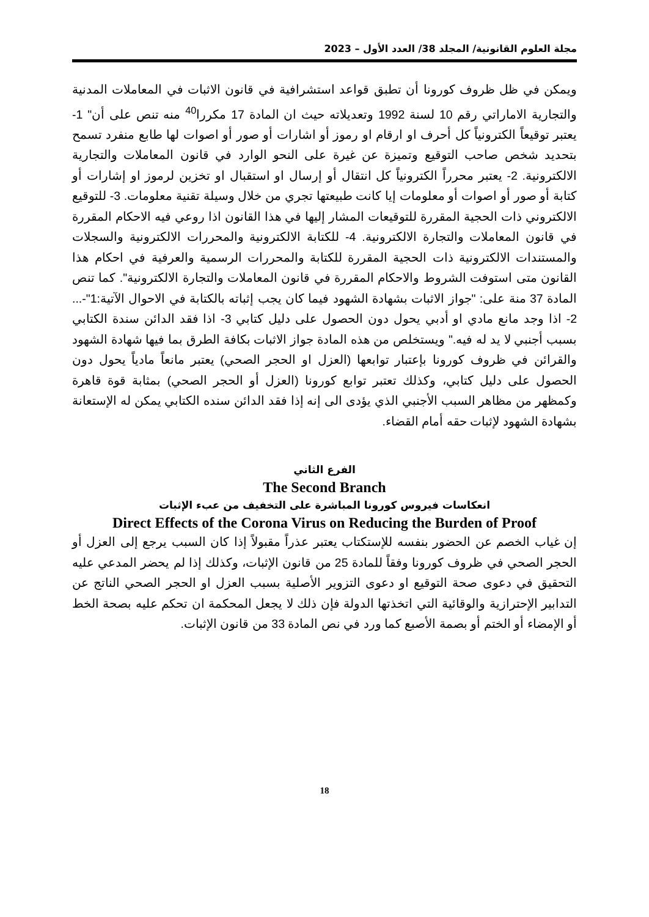مجلة العلوم القانونية/ المجلد 38/ العدد الأول – 2023
ويمكن في ظل ظروف كورونا أن تطبق قواعد استشرافية في قانون الاثبات في المعاملات المدنية والتجارية الاماراتي رقم 10 لسنة 1992 وتعديلاته حيث ان المادة 17 مكررا<sup>40</sup> منه تنص على أن" 1- يعتبر توقيعاً الكترونياً كل أحرف او ارقام او رموز أو اشارات أو صور أو اصوات لها طابع منفرد تسمح بتحديد شخص صاحب التوقيع وتميزة عن غيرة على النحو الوارد في قانون المعاملات والتجارية الالكترونية. 2- يعتبر محرراً الكترونياً كل انتقال أو إرسال او استقبال او تخزين لرموز او إشارات أو كتابة أو صور أو اصوات أو معلومات إيا كانت طبيعتها تجري من خلال وسيلة تقنية معلومات. 3- للتوقيع الالكتروني ذات الحجية المقررة للتوقيعات المشار إليها في هذا القانون اذا روعي فيه الاحكام المقررة في قانون المعاملات والتجارة الالكترونية. 4- للكتابة الالكترونية والمحررات الالكترونية والسجلات والمستندات الالكترونية ذات الحجية المقررة للكتابة والمحررات الرسمية والعرفية في احكام هذا القانون متى استوفت الشروط والاحكام المقررة في قانون المعاملات والتجارة الالكترونية". كما تنص المادة 37 منة على: "جواز الاثبات بشهادة الشهود فيما كان يجب إثباته بالكتابة في الاحوال الآتية:1"-... 2- اذا وجد مانع مادي او أدبي يحول دون الحصول على دليل كتابي 3- اذا فقد الدائن سندة الكتابي بسبب أجنبي لا يد له فيه." ويستخلص من هذه المادة جواز الاثبات بكافة الطرق بما فيها شهادة الشهود والقرائن في ظروف كورونا بإعتبار توابعها (العزل او الحجر الصحي) يعتبر مانعاً مادياً يحول دون الحصول على دليل كتابي، وكذلك تعتبر توابع كورونا (العزل أو الحجر الصحي) بمثابة قوة قاهرة وكمظهر من مظاهر السبب الأجنبي الذي يؤدى الى إنه إذا فقد الدائن سنده الكتابي يمكن له الإستعانة بشهادة الشهود لإثبات حقه أمام القضاء.
الفرع الثاني
The Second Branch
انعكاسات فيروس كورونا المباشرة على التخفيف من عبء الإثبات
Direct Effects of the Corona Virus on Reducing the Burden of Proof
إن غياب الخصم عن الحضور بنفسه للإستكتاب يعتبر عذراً مقبولاً إذا كان السبب يرجع إلى العزل أو الحجر الصحي في ظروف كورونا وفقاً للمادة 25 من قانون الإثبات، وكذلك إذا لم يحضر المدعي عليه التحقيق في دعوى صحة التوقيع او دعوى التزوير الأصلية بسبب العزل او الحجر الصحي الناتج عن التدابير الإحترازية والوقائية التي اتخذتها الدولة فإن ذلك لا يجعل المحكمة ان تحكم عليه بصحة الخط أو الإمضاء أو الختم أو بصمة الأصبع كما ورد في نص المادة 33 من قانون الإثبات.
18